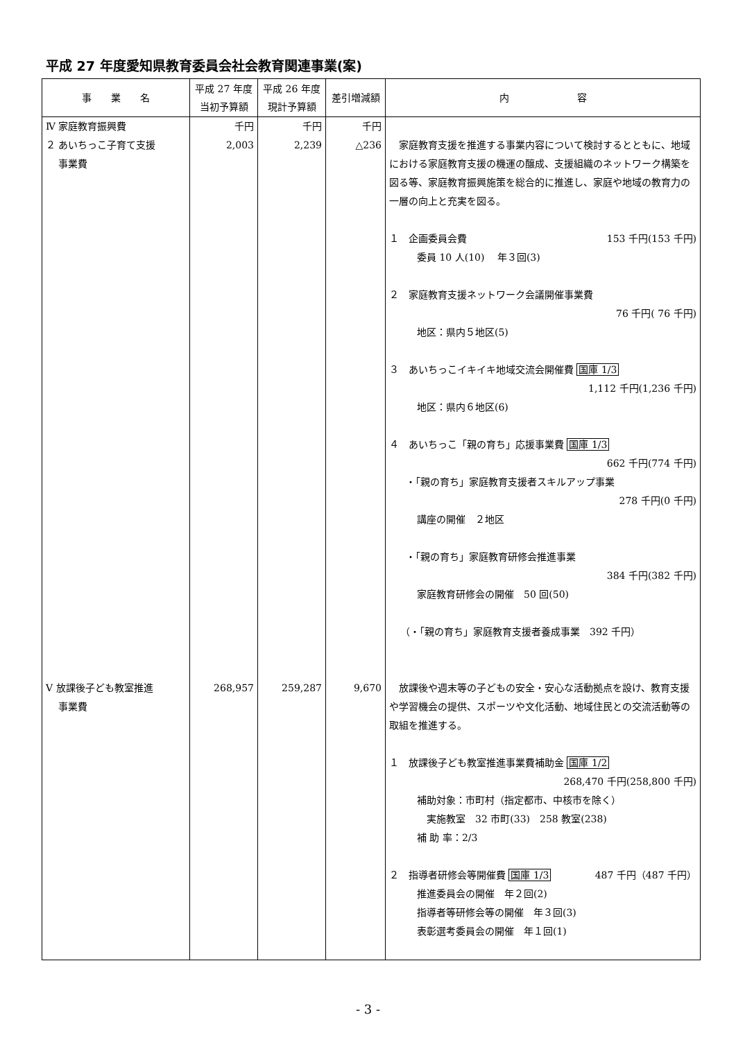平成 27 年度愛知県教育委員会社会教育関連事業(案)
| 事 業 名 | 平成 27 年度 当初予算額 | 平成 26 年度 現計予算額 | 差引増減額 | 内 容 |
| --- | --- | --- | --- | --- |
| Ⅳ 家庭教育振興費 ２ あいちっこ子育て支援 事業費 | 千円 2,003 | 千円 2,239 | 千円 △236 | 家庭教育支援を推進する事業内容について検討するとともに、地域における家庭教育支援の機運の醸成、支援組織のネットワーク構築を図る等、家庭教育振興施策を総合的に推進し、家庭や地域の教育力の一層の向上と充実を図る。 １ 企画委員会費 153 千円(153 千円) 委員 10 人(10) 年３回(3) ２ 家庭教育支援ネットワーク会議開催事業費 76 千円( 76 千円) 地区：県内５地区(5) ３ あいちっこイキイキ地域交流会開催費 国庫 1/3 1,112 千円(1,236 千円) 地区：県内６地区(6) ４ あいちっこ「親の育ち」応援事業費 国庫 1/3 662 千円(774 千円) ・「親の育ち」家庭教育支援者スキルアップ事業 278 千円(0 千円) 講座の開催 ２地区 ・「親の育ち」家庭教育研修会推進事業 384 千円(382 千円) 家庭教育研修会の開催 50 回(50) （・「親の育ち」家庭教育支援者養成事業 392 千円） |
| Ⅴ 放課後子ども教室推進 事業費 | 268,957 | 259,287 | 9,670 | 放課後や週末等の子どもの安全・安心な活動拠点を設け、教育支援や学習機会の提供、スポーツや文化活動、地域住民との交流活動等の取組を推進する。 １ 放課後子ども教室推進事業費補助金 国庫 1/2 268,470 千円(258,800 千円) 補助対象：市町村（指定都市、中核市を除く） 実施教室 32 市町(33) 258 教室(238) 補 助 率：2/3 ２ 指導者研修会等開催費 国庫 1/3 487 千円（487 千円） 推進委員会の開催 年２回(2) 指導者等研修会等の開催 年３回(3) 表彰選考委員会の開催 年１回(1) |
- 3 -